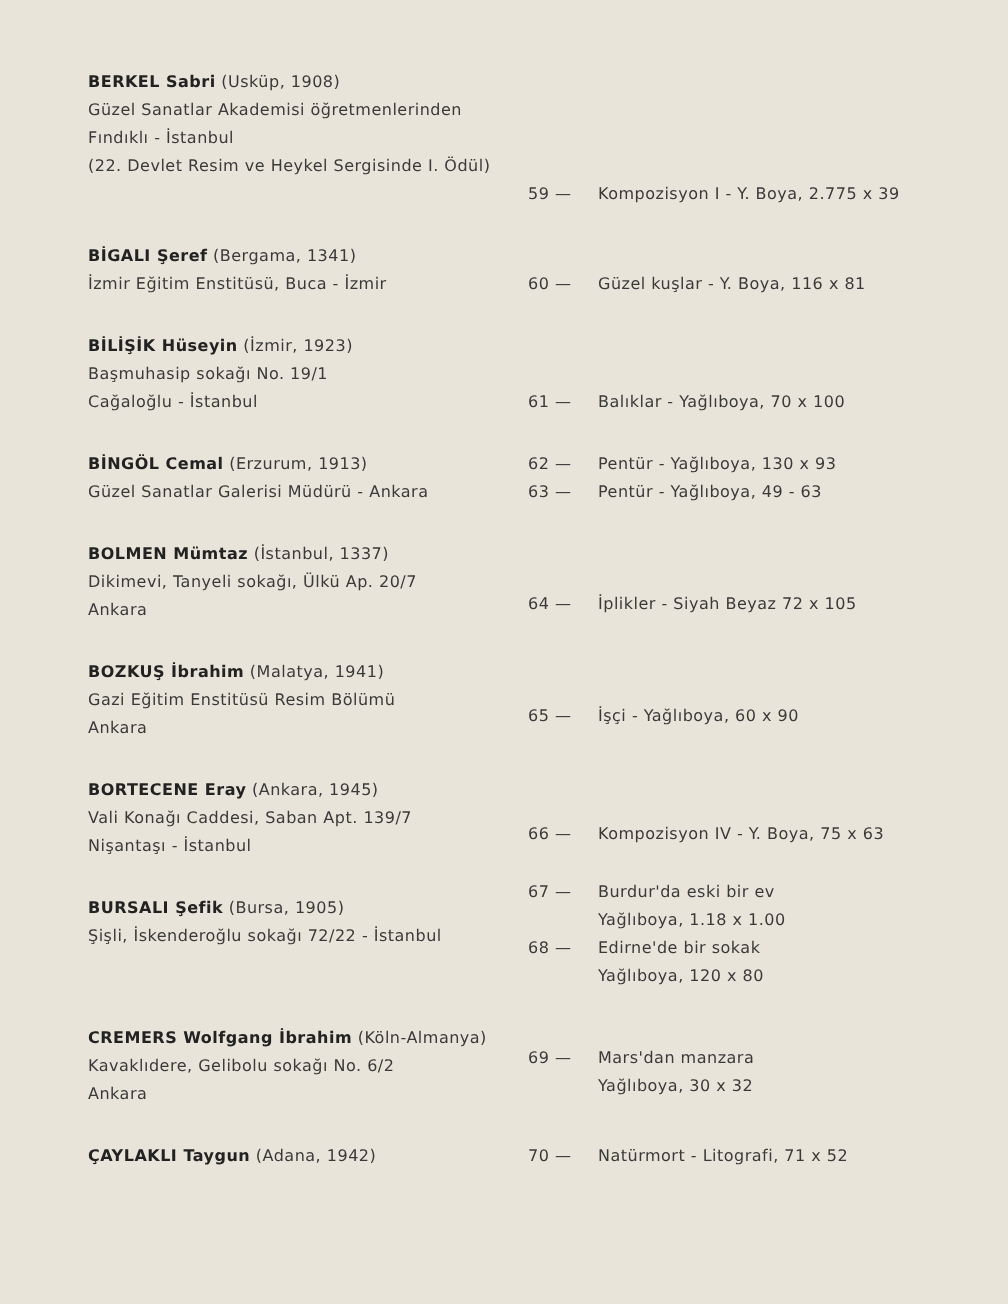BERKEL Sabri (Usküp, 1908)
Güzel Sanatlar Akademisi öğretmenlerinden
Fındıklı - İstanbul
(22. Devlet Resim ve Heykel Sergisinde I. Ödül)
59 — Kompozisyon I - Y. Boya, 2.775 x 39
BİGALI Şeref (Bergama, 1341)
İzmir Eğitim Enstitüsü, Buca - İzmir
60 — Güzel kuşlar - Y. Boya, 116 x 81
BİLİŞİK Hüseyin (İzmir, 1923)
Başmuhasip sokağı No. 19/1
Cağaloğlu - İstanbul
61 — Balıklar - Yağlıboya, 70 x 100
BİNGÖL Cemal (Erzurum, 1913)
Güzel Sanatlar Galerisi Müdürü - Ankara
62 — Pentür - Yağlıboya, 130 x 93
63 — Pentür - Yağlıboya, 49 - 63
BOLMEN Mümtaz (İstanbul, 1337)
Dikimevi, Tanyeli sokağı, Ülkü Ap. 20/7
Ankara
64 — İplikler - Siyah Beyaz 72 x 105
BOZKUŞ İbrahim (Malatya, 1941)
Gazi Eğitim Enstitüsü Resim Bölümü
Ankara
65 — İşçi - Yağlıboya, 60 x 90
BORTECENE Eray (Ankara, 1945)
Vali Konağı Caddesi, Saban Apt. 139/7
Nişantaşı - İstanbul
66 — Kompozisyon IV - Y. Boya, 75 x 63
BURSALI Şefik (Bursa, 1905)
Şişli, İskenderoğlu sokağı 72/22 - İstanbul
67 — Burdur'da eski bir ev
Yağlıboya, 1.18 x 1.00
68 — Edirne'de bir sokak
Yağlıboya, 120 x 80
CREMERS Wolfgang İbrahim (Köln-Almanya)
Kavaklıdere, Gelibolu sokağı No. 6/2
Ankara
69 — Mars'dan manzara
Yağlıboya, 30 x 32
ÇAYLAKLI Taygun (Adana, 1942) 70 — Natürmort - Litografi, 71 x 52